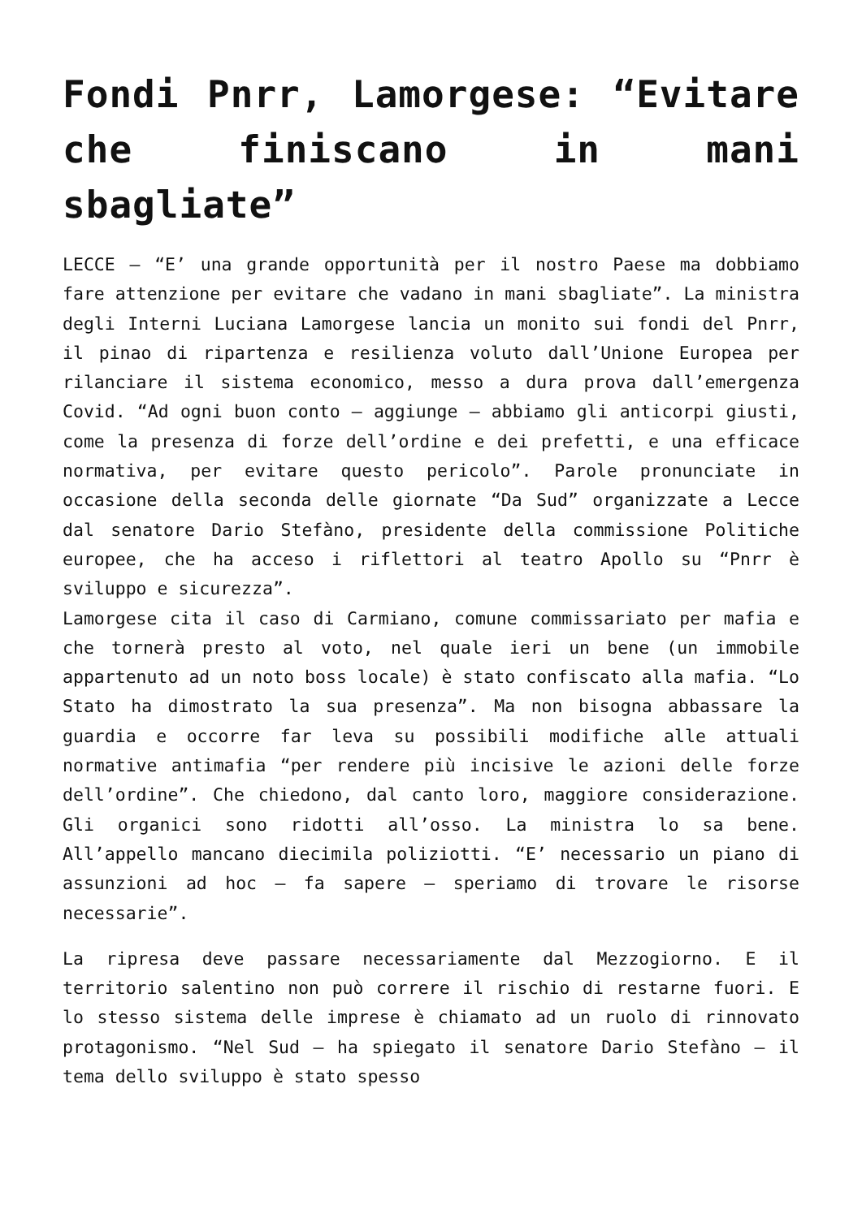Fondi Pnrr, Lamorgese: “Evitare che finiscano in mani sbagliate”
LECCE – “E’ una grande opportunità per il nostro Paese ma dobbiamo fare attenzione per evitare che vadano in mani sbagliate”. La ministra degli Interni Luciana Lamorgese lancia un monito sui fondi del Pnrr, il pinao di ripartenza e resilienza voluto dall’Unione Europea per rilanciare il sistema economico, messo a dura prova dall’emergenza Covid. “Ad ogni buon conto – aggiunge – abbiamo gli anticorpi giusti, come la presenza di forze dell’ordine e dei prefetti, e una efficace normativa, per evitare questo pericolo”. Parole pronunciate in occasione della seconda delle giornate “Da Sud” organizzate a Lecce dal senatore Dario Stefàno, presidente della commissione Politiche europee, che ha acceso i riflettori al teatro Apollo su “Pnrr è sviluppo e sicurezza”.
Lamorgese cita il caso di Carmiano, comune commissariato per mafia e che tornerà presto al voto, nel quale ieri un bene (un immobile appartenuto ad un noto boss locale) è stato confiscato alla mafia. “Lo Stato ha dimostrato la sua presenza”. Ma non bisogna abbassare la guardia e occorre far leva su possibili modifiche alle attuali normative antimafia “per rendere più incisive le azioni delle forze dell’ordine”. Che chiedono, dal canto loro, maggiore considerazione. Gli organici sono ridotti all’osso. La ministra lo sa bene. All’appello mancano diecimila poliziotti. “E’ necessario un piano di assunzioni ad hoc – fa sapere – speriamo di trovare le risorse necessarie”.
La ripresa deve passare necessariamente dal Mezzogiorno. E il territorio salentino non può correre il rischio di restarne fuori. E lo stesso sistema delle imprese è chiamato ad un ruolo di rinnovato protagonismo. “Nel Sud – ha spiegato il senatore Dario Stefàno – il tema dello sviluppo è stato spesso